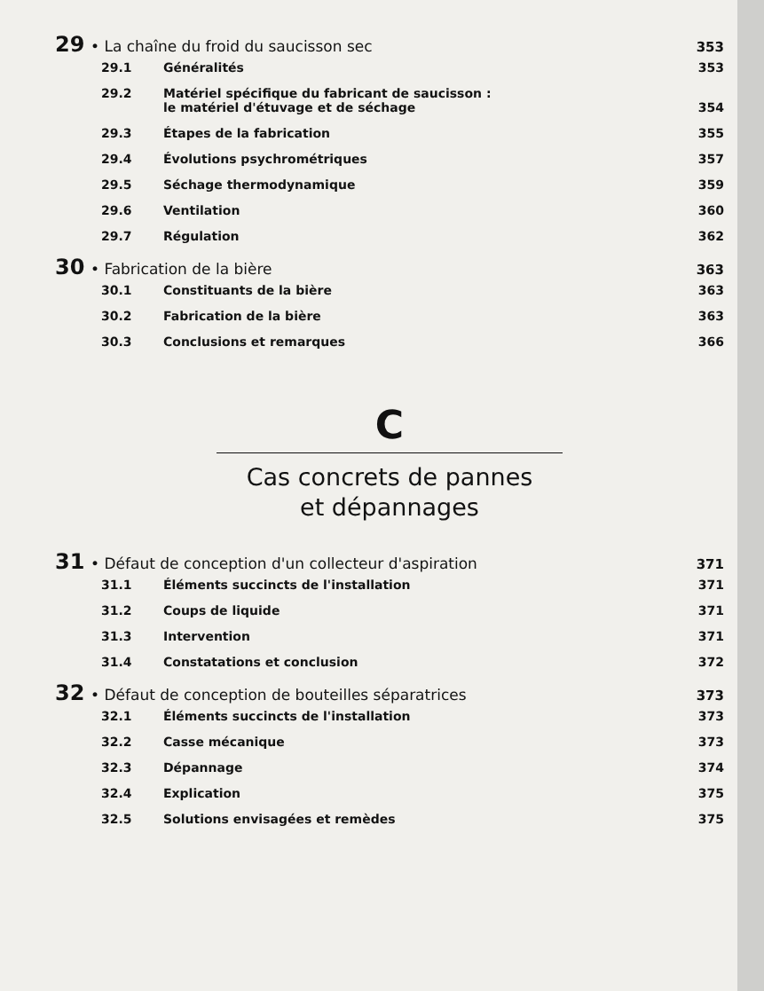29 • La chaîne du froid du saucisson sec 353
29.1 Généralités 353
29.2 Matériel spécifique du fabricant de saucisson :
le matériel d'étuvage et de séchage
354
29.3 Étapes de la fabrication 355
29.4 Évolutions psychrométriques 357
29.5 Séchage thermodynamique 359
29.6 Ventilation 360
29.7 Régulation 362
30 • Fabrication de la bière 363
30.1 Constituants de la bière 363
30.2 Fabrication de la bière 363
30.3 Conclusions et remarques 366
C
Cas concrets de pannes
et dépannages
31 • Défaut de conception d'un collecteur d'aspiration 371
31.1 Éléments succincts de l'installation 371
31.2 Coups de liquide 371
31.3 Intervention 371
31.4 Constatations et conclusion 372
32 • Défaut de conception de bouteilles séparatrices 373
32.1 Éléments succincts de l'installation 373
32.2 Casse mécanique 373
32.3 Dépannage 374
32.4 Explication 375
32.5 Solutions envisagées et remèdes 375